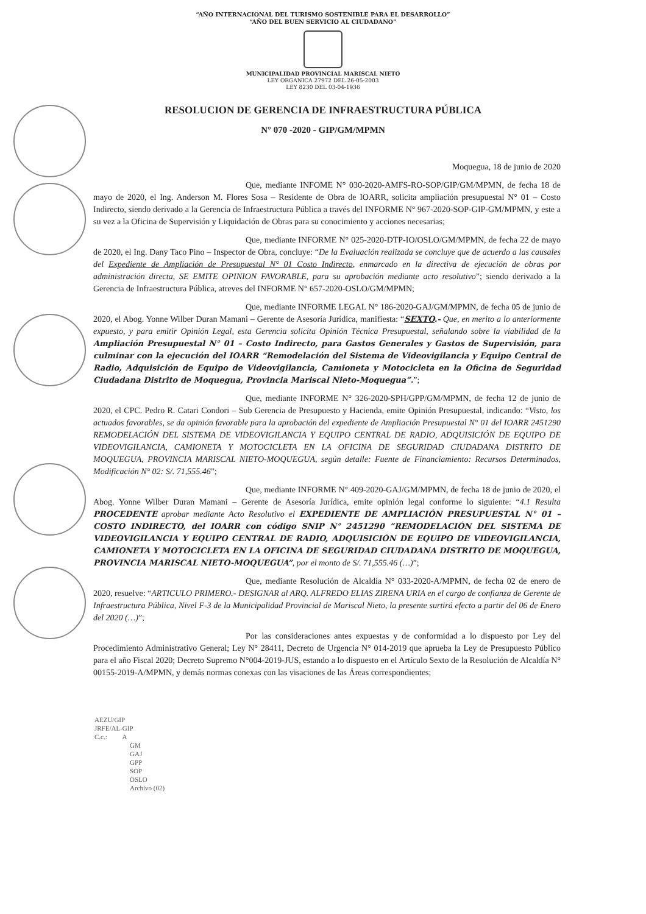“AÑO INTERNACIONAL DEL TURISMO SOSTENIBLE PARA EL DESARROLLO”
“AÑO DEL BUEN SERVICIO AL CIUDADANO”
MUNICIPALIDAD PROVINCIAL MARISCAL NIETO
LEY ORGANICA 27972 DEL 26-05-2003
LEY 8230 DEL 03-04-1936
RESOLUCION DE GERENCIA DE INFRAESTRUCTURA PÚBLICA
N° 070 -2020 - GIP/GM/MPMN
Moquegua, 18 de junio de 2020
Que, mediante INFOME N° 030-2020-AMFS-RO-SOP/GIP/GM/MPMN, de fecha 18 de mayo de 2020, el Ing. Anderson M. Flores Sosa – Residente de Obra de IOARR, solicita ampliación presupuestal N° 01 – Costo Indirecto, siendo derivado a la Gerencia de Infraestructura Pública a través del INFORME N° 967-2020-SOP-GIP-GM/MPMN, y este a su vez a la Oficina de Supervisión y Liquidación de Obras para su conocimiento y acciones necesarias;
Que, mediante INFORME N° 025-2020-DTP-IO/OSLO/GM/MPMN, de fecha 22 de mayo de 2020, el Ing. Dany Taco Pino – Inspector de Obra, concluye: “De la Evaluación realizada se concluye que de acuerdo a las causales del Expediente de Ampliación de Presupuestal N° 01 Costo Indirecto, enmarcado en la directiva de ejecución de obras por administración directa, SE EMITE OPINION FAVORABLE, para su aprobación mediante acto resolutivo”; siendo derivado a la Gerencia de Infraestructura Pública, atreves del INFORME N° 657-2020-OSLO/GM/MPMN;
Que, mediante INFORME LEGAL N° 186-2020-GAJ/GM/MPMN, de fecha 05 de junio de 2020, el Abog. Yonne Wilber Duran Mamani – Gerente de Asesoría Jurídica, manifiesta: “SEXTO.- Que, en merito a lo anteriormente expuesto, y para emitir Opinión Legal, esta Gerencia solicita Opinión Técnica Presupuestal, señalando sobre la viabilidad de la Ampliación Presupuestal N° 01 – Costo Indirecto, para Gastos Generales y Gastos de Supervisión, para culminar con la ejecución del IOARR “Remodelación del Sistema de Videovigilancia y Equipo Central de Radio, Adquisición de Equipo de Videovigilancia, Camioneta y Motocicleta en la Oficina de Seguridad Ciudadana Distrito de Moquegua, Provincia Mariscal Nieto-Moquegua”.”;
Que, mediante INFORME N° 326-2020-SPH/GPP/GM/MPMN, de fecha 12 de junio de 2020, el CPC. Pedro R. Catari Condori – Sub Gerencia de Presupuesto y Hacienda, emite Opinión Presupuestal, indicando: “Visto, los actuados favorables, se da opinión favorable para la aprobación del expediente de Ampliación Presupuestal N° 01 del IOARR 2451290 REMODELACIÓN DEL SISTEMA DE VIDEOVIGILANCIA Y EQUIPO CENTRAL DE RADIO, ADQUISICIÓN DE EQUIPO DE VIDEOVIGILANCIA, CAMIONETA Y MOTOCICLETA EN LA OFICINA DE SEGURIDAD CIUDADANA DISTRITO DE MOQUEGUA, PROVINCIA MARISCAL NIETO-MOQUEGUA, según detalle: Fuente de Financiamiento: Recursos Determinados, Modificación N° 02: S/. 71,555.46”;
Que, mediante INFORME N° 409-2020-GAJ/GM/MPMN, de fecha 18 de junio de 2020, el Abog. Yonne Wilber Duran Mamani – Gerente de Asesoría Jurídica, emite opinión legal conforme lo siguiente: “4.1 Resulta PROCEDENTE aprobar mediante Acto Resolutivo el EXPEDIENTE DE AMPLIACIÓN PRESUPUESTAL N° 01 – COSTO INDIRECTO, del IOARR con código SNIP N° 2451290 “REMODELACIÓN DEL SISTEMA DE VIDEOVIGILANCIA Y EQUIPO CENTRAL DE RADIO, ADQUISICIÓN DE EQUIPO DE VIDEOVIGILANCIA, CAMIONETA Y MOTOCICLETA EN LA OFICINA DE SEGURIDAD CIUDADANA DISTRITO DE MOQUEGUA, PROVINCIA MARISCAL NIETO-MOQUEGUA”, por el monto de S/. 71,555.46 (…)”;
Que, mediante Resolución de Alcaldía N° 033-2020-A/MPMN, de fecha 02 de enero de 2020, resuelve: “ARTICULO PRIMERO.- DESIGNAR al ARQ. ALFREDO ELIAS ZIRENA URIA en el cargo de confianza de Gerente de Infraestructura Pública, Nivel F-3 de la Municipalidad Provincial de Mariscal Nieto, la presente surtirá efecto a partir del 06 de Enero del 2020 (…)”;
Por las consideraciones antes expuestas y de conformidad a lo dispuesto por Ley del Procedimiento Administrativo General; Ley N° 28411, Decreto de Urgencia N° 014-2019 que aprueba la Ley de Presupuesto Público para el año Fiscal 2020; Decreto Supremo N°004-2019-JUS, estando a lo dispuesto en el Artículo Sexto de la Resolución de Alcaldía N° 00155-2019-A/MPMN, y demás normas conexas con las visaciones de las Áreas correspondientes;
AEZU/GIP
JRFE/AL-GIP
C.c.: A
GM
GAJ
GPP
SOP
OSLO
Archivo (02)